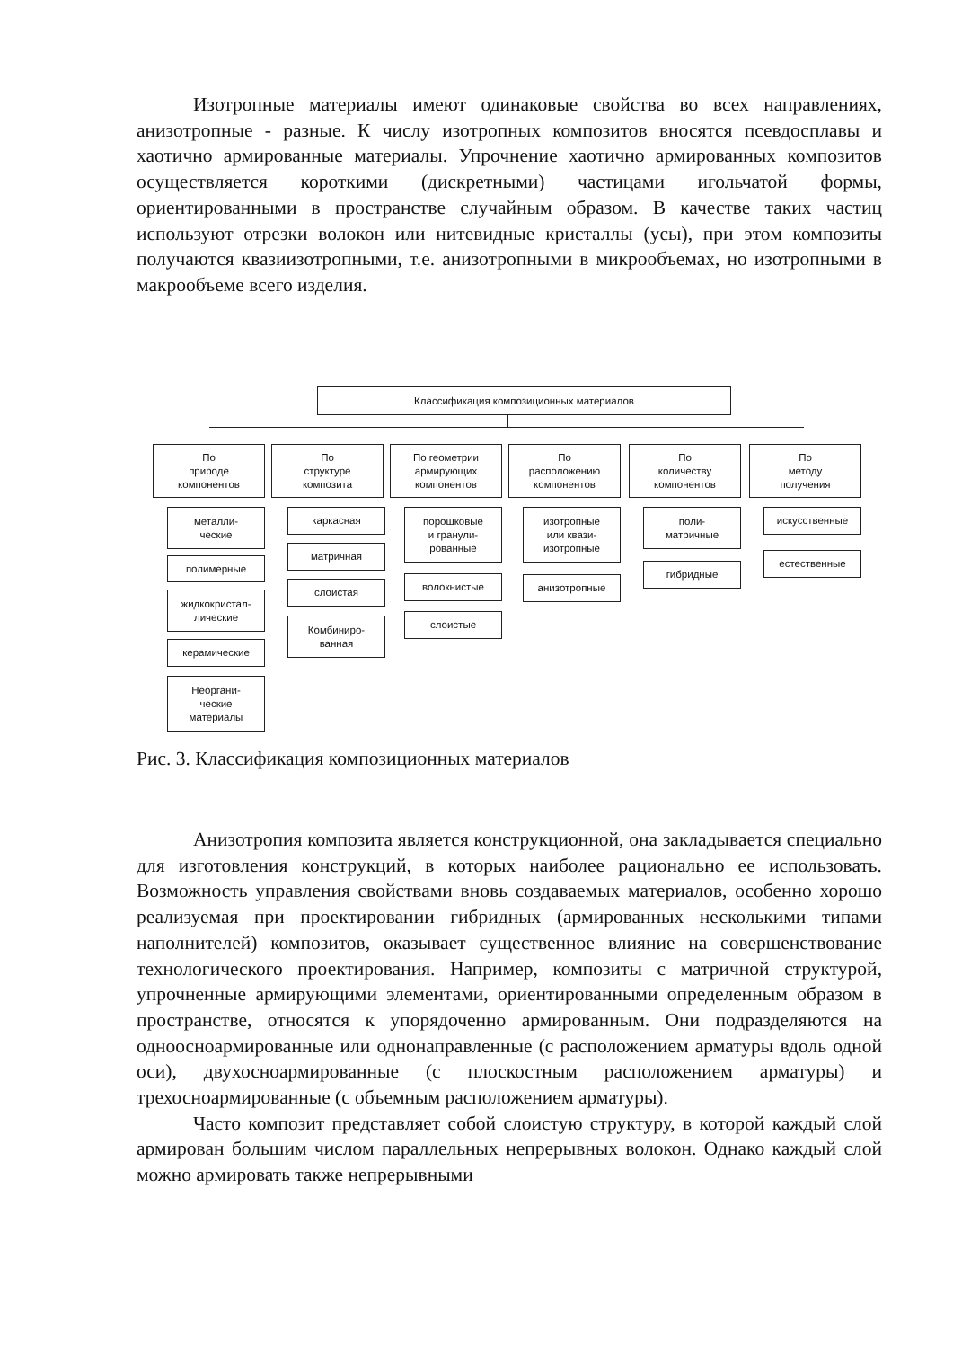Изотропные материалы имеют одинаковые свойства во всех направлениях, анизотропные - разные. К числу изотропных композитов вносятся псевдосплавы и хаотично армированные материалы. Упрочнение хаотично армированных композитов осуществляется короткими (дискретными) частицами игольчатой формы, ориентированными в пространстве случайным образом. В качестве таких частиц используют отрезки волокон или нитевидные кристаллы (усы), при этом композиты получаются квазиизотропными, т.е. анизотропными в микрообъемах, но изотропными в макрообъеме всего изделия.
Классификация композиционных материалов
По
природе
компонентов
По
структуре
композита
По геометрии
армирующих
компонентов
По
расположению
компонентов
По
количеству
компонентов
По
методу
получения
металли-
ческие
полимерные
жидкокристал-
лические
керамические
Неоргани-
ческие
материалы
каркасная
матричная
слоистая
Комбиниро-
ванная
порошковые
и гранули-
рованные
волокнистые
слоистые
изотропные
или квази-
изотропные
анизотропные
поли-
матричные
гибридные
искусственные
естественные
Рис. 3. Классификация композиционных материалов
Анизотропия композита является конструкционной, она закладывается специально для изготовления конструкций, в которых наиболее рационально ее использовать. Возможность управления свойствами вновь создаваемых материалов, особенно хорошо реализуемая при проектировании гибридных (армированных несколькими типами наполнителей) композитов, оказывает существенное влияние на совершенствование технологического проектирования. Например, композиты с матричной структурой, упрочненные армирующими элементами, ориентированными определенным образом в пространстве, относятся к упорядоченно армированным. Они подразделяются на одноосноармированные или однонаправленные (с расположением арматуры вдоль одной оси), двухосноармированные (с плоскостным расположением арматуры) и трехосноармированные (с объемным расположением арматуры).
Часто композит представляет собой слоистую структуру, в которой каждый слой армирован большим числом параллельных непрерывных волокон. Однако каждый слой можно армировать также непрерывными